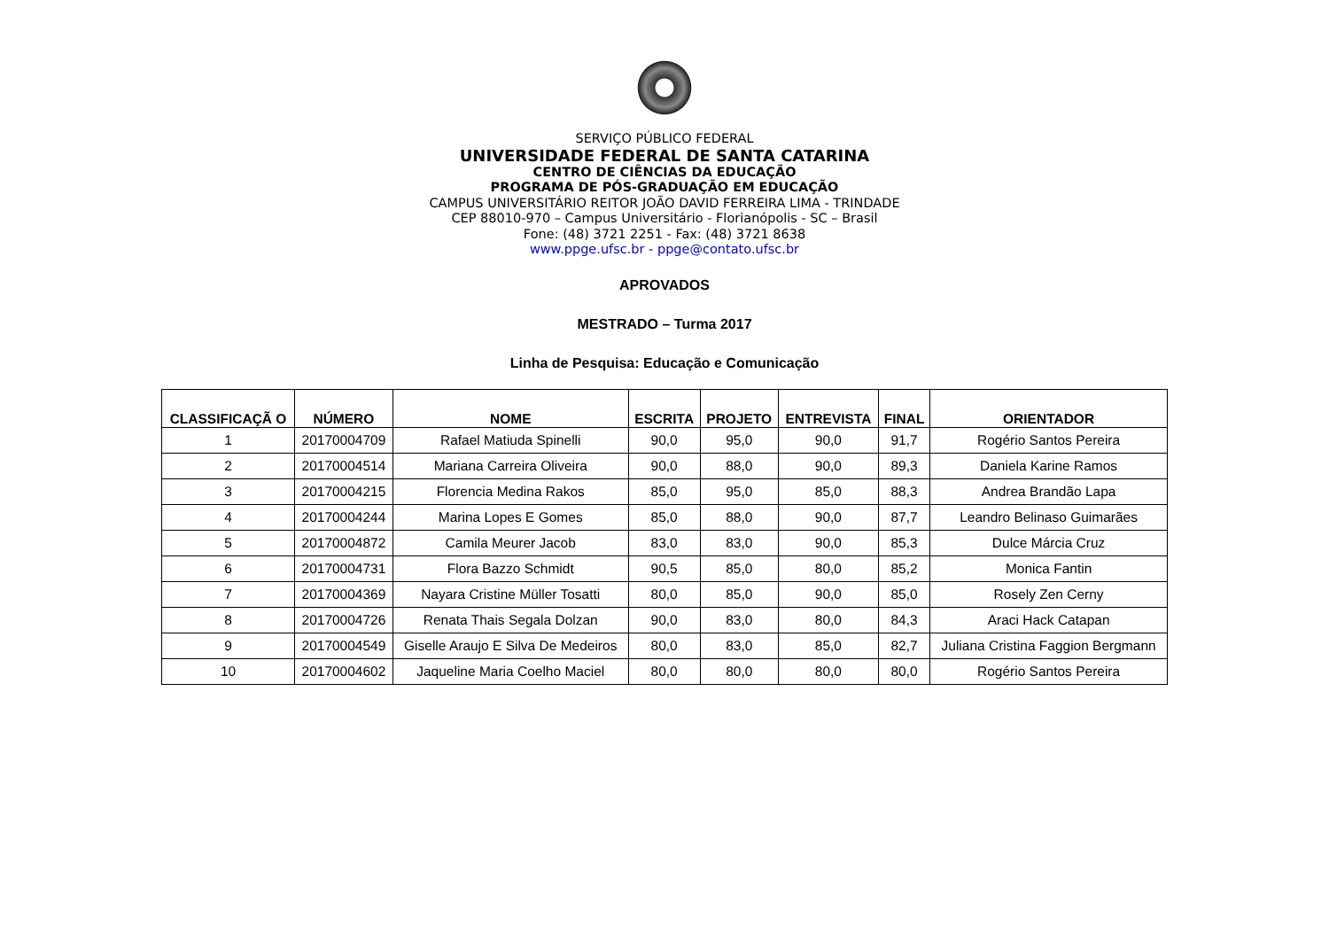SERVIÇO PÚBLICO FEDERAL
UNIVERSIDADE FEDERAL DE SANTA CATARINA
CENTRO DE CIÊNCIAS DA EDUCAÇÃO
PROGRAMA DE PÓS-GRADUAÇÃO EM EDUCAÇÃO
CAMPUS UNIVERSITÁRIO REITOR JOÃO DAVID FERREIRA LIMA - TRINDADE
CEP 88010-970 – Campus Universitário - Florianópolis - SC – Brasil
Fone: (48) 3721 2251 - Fax: (48) 3721 8638
www.ppge.ufsc.br - ppge@contato.ufsc.br
APROVADOS
MESTRADO – Turma 2017
Linha de Pesquisa: Educação e Comunicação
| CLASSIFICAÇÃ O | NÚMERO | NOME | ESCRITA | PROJETO | ENTREVISTA | FINAL | ORIENTADOR |
| --- | --- | --- | --- | --- | --- | --- | --- |
| 1 | 20170004709 | Rafael Matiuda Spinelli | 90,0 | 95,0 | 90,0 | 91,7 | Rogério Santos Pereira |
| 2 | 20170004514 | Mariana Carreira Oliveira | 90,0 | 88,0 | 90,0 | 89,3 | Daniela Karine Ramos |
| 3 | 20170004215 | Florencia Medina Rakos | 85,0 | 95,0 | 85,0 | 88,3 | Andrea Brandão Lapa |
| 4 | 20170004244 | Marina Lopes E Gomes | 85,0 | 88,0 | 90,0 | 87,7 | Leandro Belinaso Guimarães |
| 5 | 20170004872 | Camila Meurer Jacob | 83,0 | 83,0 | 90,0 | 85,3 | Dulce Márcia Cruz |
| 6 | 20170004731 | Flora Bazzo Schmidt | 90,5 | 85,0 | 80,0 | 85,2 | Monica Fantin |
| 7 | 20170004369 | Nayara Cristine Müller Tosatti | 80,0 | 85,0 | 90,0 | 85,0 | Rosely Zen Cerny |
| 8 | 20170004726 | Renata Thais Segala Dolzan | 90,0 | 83,0 | 80,0 | 84,3 | Araci Hack Catapan |
| 9 | 20170004549 | Giselle Araujo E Silva De Medeiros | 80,0 | 83,0 | 85,0 | 82,7 | Juliana Cristina Faggion Bergmann |
| 10 | 20170004602 | Jaqueline Maria Coelho Maciel | 80,0 | 80,0 | 80,0 | 80,0 | Rogério Santos Pereira |